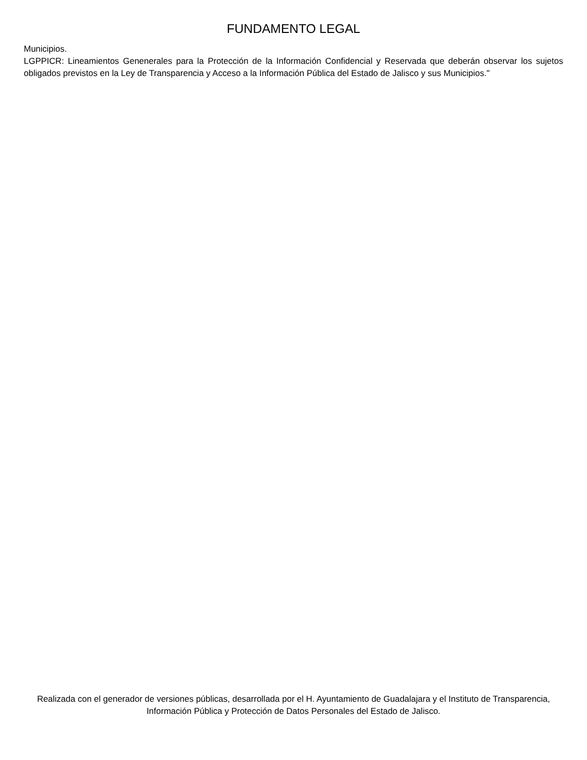FUNDAMENTO LEGAL
Municipios.
LGPPICR: Lineamientos Genenerales para la Protección de la Información Confidencial y Reservada que deberán observar los sujetos obligados previstos en la Ley de Transparencia y Acceso a la Información Pública del Estado de Jalisco y sus Municipios."
Realizada con el generador de versiones públicas, desarrollada por el H. Ayuntamiento de Guadalajara y el Instituto de Transparencia, Información Pública y Protección de Datos Personales del Estado de Jalisco.